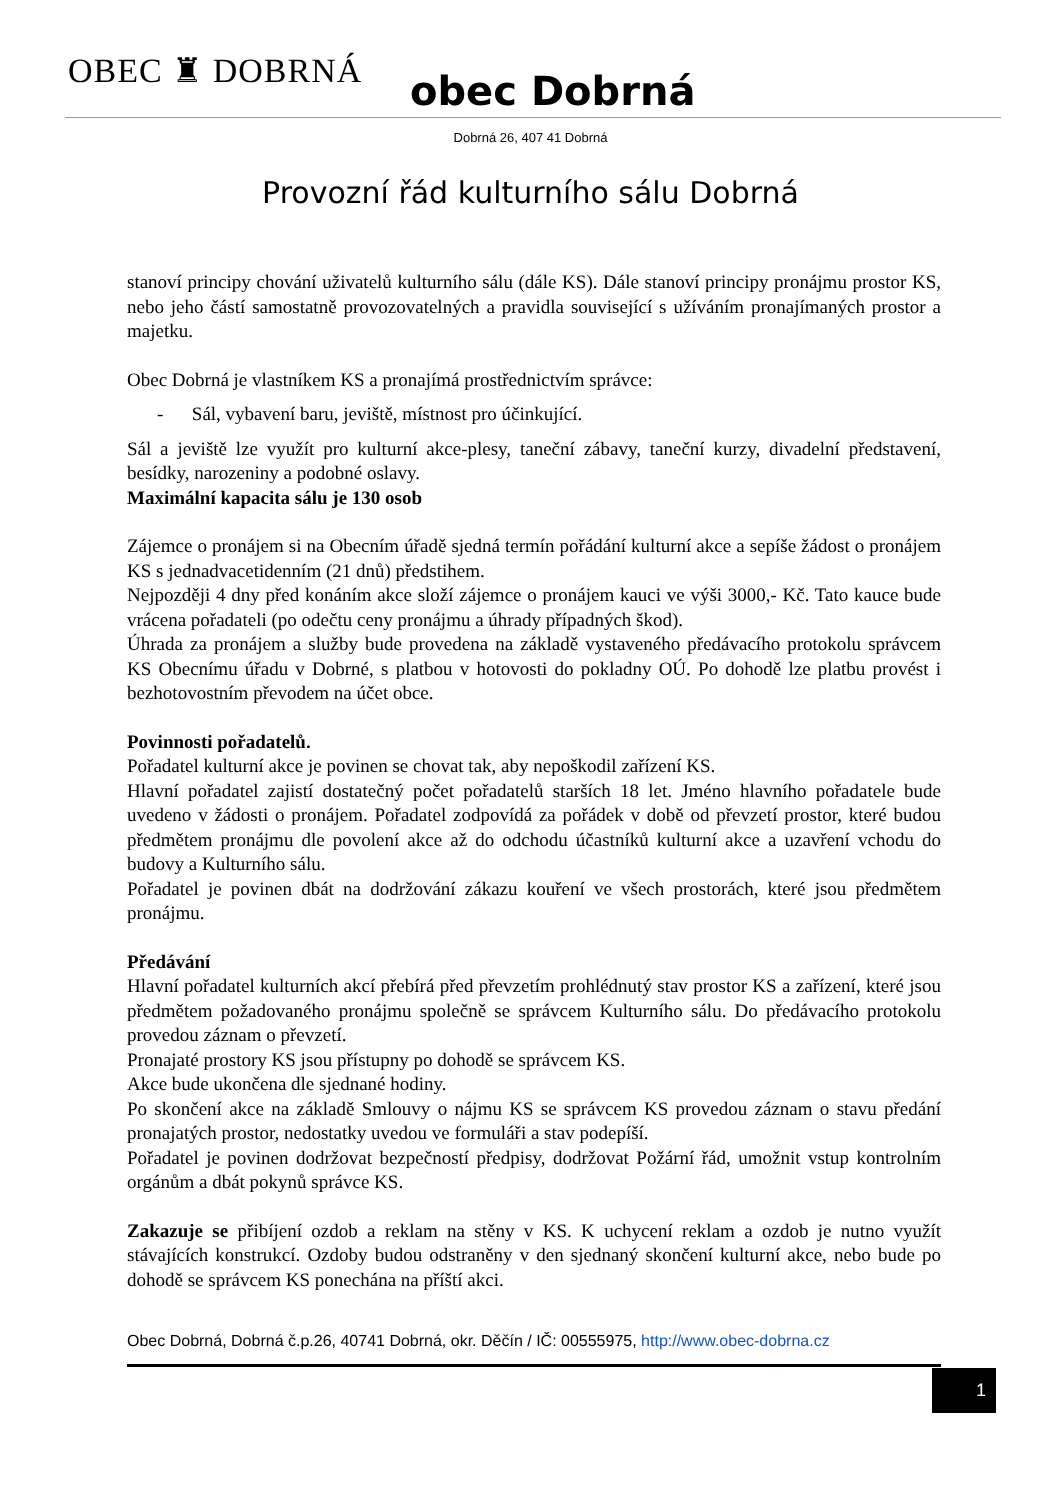OBEC ♜ DOBRNÁ obec Dobrná
Dobrná 26, 407 41 Dobrná
Provozní řád kulturního sálu Dobrná
stanoví principy chování uživatelů kulturního sálu (dále KS). Dále stanoví principy pronájmu prostor KS, nebo jeho částí samostatně provozovatelných a pravidla související s užíváním pronajímaných prostor a majetku.
Obec Dobrná je vlastníkem KS a pronajímá prostřednictvím správce:
- Sál, vybavení baru, jeviště, místnost pro účinkující.
Sál a jeviště lze využít pro kulturní akce-plesy, taneční zábavy, taneční kurzy, divadelní představení, besídky, narozeniny a podobné oslavy.
Maximální kapacita sálu je 130 osob
Zájemce o pronájem si na Obecním úřadě sjedná termín pořádání kulturní akce a sepíše žádost o pronájem KS s jednadvacetidenním (21 dnů) předstihem.
Nejpozději 4 dny před konáním akce složí zájemce o pronájem kauci ve výši 3000,- Kč. Tato kauce bude vrácena pořadateli (po odečtu ceny pronájmu a úhrady případných škod).
Úhrada za pronájem a služby bude provedena na základě vystaveného předávacího protokolu správcem KS Obecnímu úřadu v Dobrné, s platbou v hotovosti do pokladny OÚ. Po dohodě lze platbu provést i bezhotovostním převodem na účet obce.
Povinnosti pořadatelů.
Pořadatel kulturní akce je povinen se chovat tak, aby nepoškodil zařízení KS.
Hlavní pořadatel zajistí dostatečný počet pořadatelů starších 18 let. Jméno hlavního pořadatele bude uvedeno v žádosti o pronájem. Pořadatel zodpovídá za pořádek v době od převzetí prostor, které budou předmětem pronájmu dle povolení akce až do odchodu účastníků kulturní akce a uzavření vchodu do budovy a Kulturního sálu.
Pořadatel je povinen dbát na dodržování zákazu kouření ve všech prostorách, které jsou předmětem pronájmu.
Předávání
Hlavní pořadatel kulturních akcí přebírá před převzetím prohlédnutý stav prostor KS a zařízení, které jsou předmětem požadovaného pronájmu společně se správcem Kulturního sálu. Do předávacího protokolu provedou záznam o převzetí.
Pronajaté prostory KS jsou přístupny po dohodě se správcem KS.
Akce bude ukončena dle sjednané hodiny.
Po skončení akce na základě Smlouvy o nájmu KS se správcem KS provedou záznam o stavu předání pronajatých prostor, nedostatky uvedou ve formuláři a stav podepíší.
Pořadatel je povinen dodržovat bezpečností předpisy, dodržovat Požární řád, umožnit vstup kontrolním orgánům a dbát pokynů správce KS.
Zakazuje se přibíjení ozdob a reklam na stěny v KS. K uchycení reklam a ozdob je nutno využít stávajících konstrukcí. Ozdoby budou odstraněny v den sjednaný skončení kulturní akce, nebo bude po dohodě se správcem KS ponechána na příští akci.
Obec Dobrná, Dobrná č.p.26, 40741 Dobrná, okr. Děčín / IČ: 00555975, http://www.obec-dobrna.cz
1